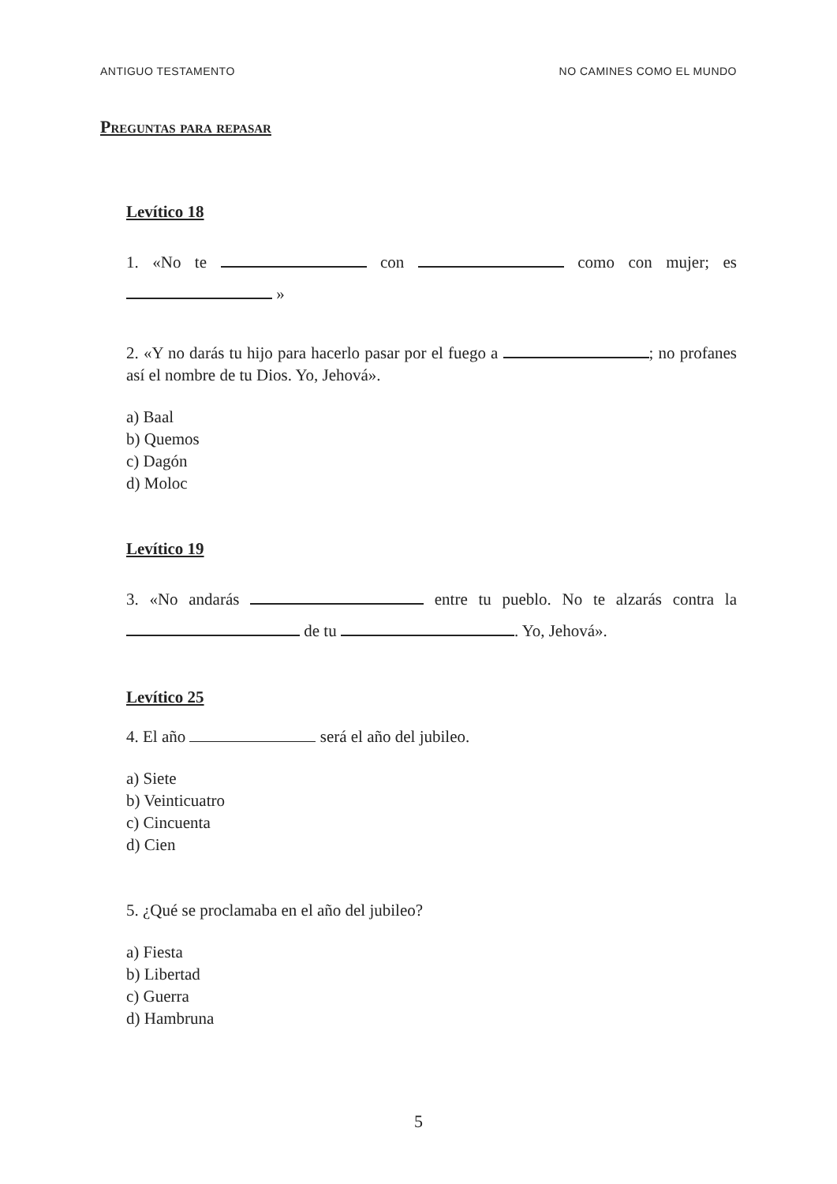ANTIGUO TESTAMENTO NO CAMINES COMO EL MUNDO
Preguntas para repasar
Levítico 18
1. «No te con como con mujer; es »
2. «Y no darás tu hijo para hacerlo pasar por el fuego a ; no profanes así el nombre de tu Dios. Yo, Jehová».
a) Baal
b) Quemos
c) Dagón
d) Moloc
Levítico 19
3. «No andarás entre tu pueblo. No te alzarás contra la de tu . Yo, Jehová».
Levítico 25
4. El año será el año del jubileo.
a) Siete
b) Veinticuatro
c) Cincuenta
d) Cien
5. ¿Qué se proclamaba en el año del jubileo?
a) Fiesta
b) Libertad
c) Guerra
d) Hambruna
5